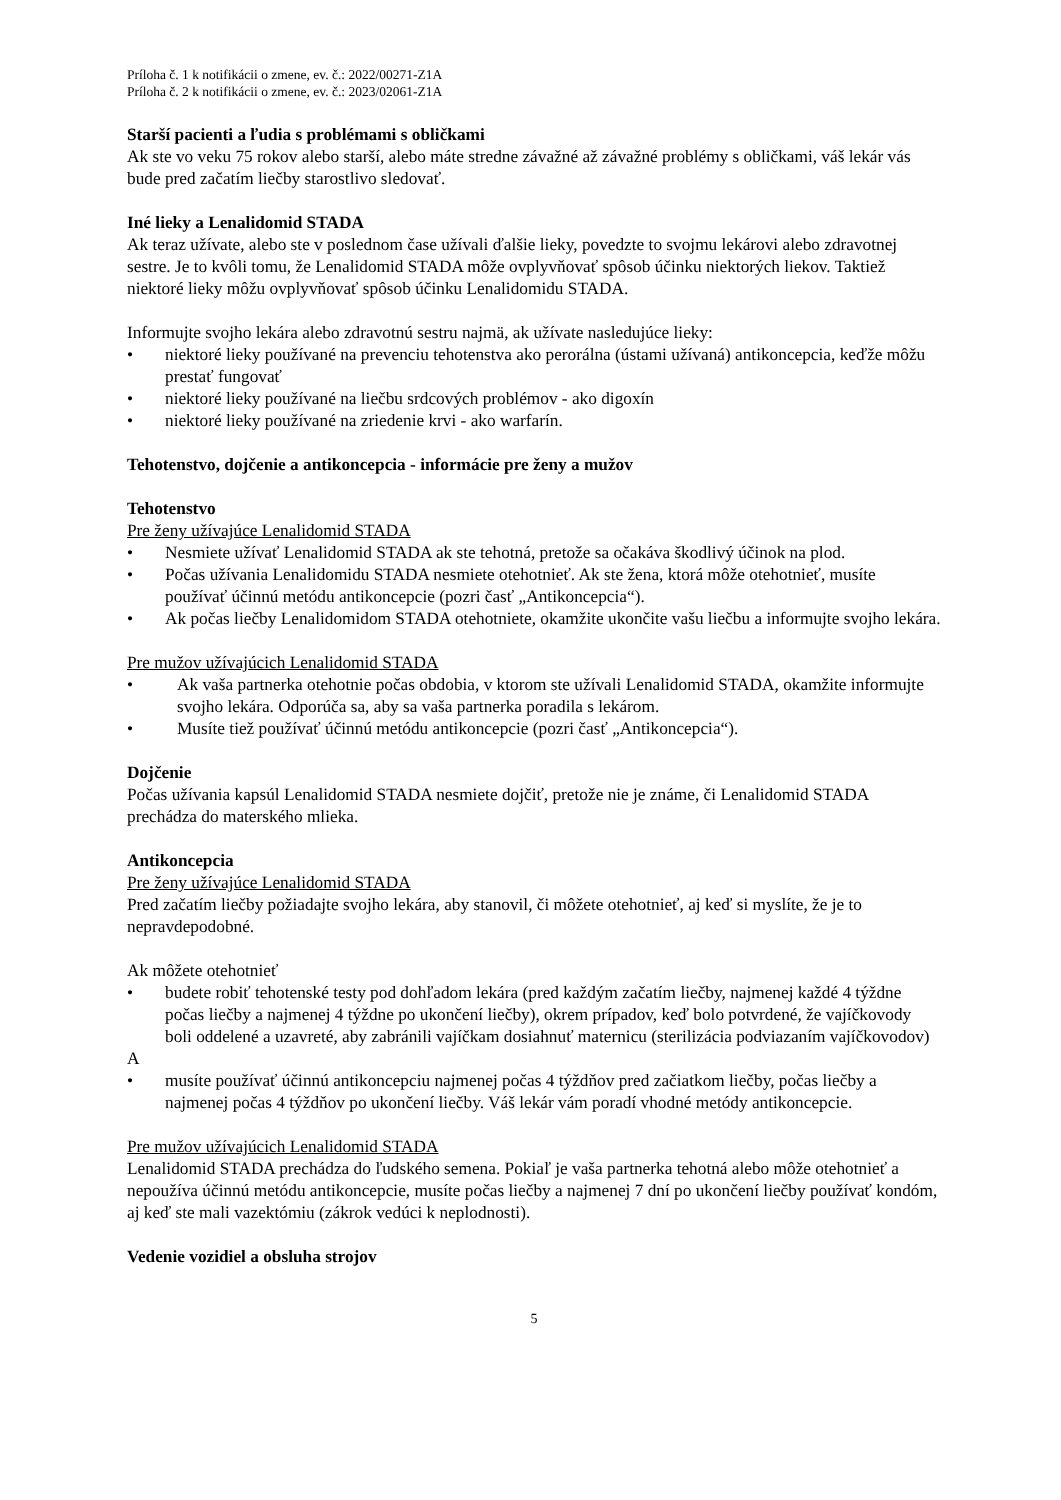Príloha č. 1 k notifikácii o zmene, ev. č.: 2022/00271-Z1A
Príloha č. 2 k notifikácii o zmene, ev. č.: 2023/02061-Z1A
Starší pacienti a ľudia s problémami s obličkami
Ak ste vo veku 75 rokov alebo starší, alebo máte stredne závažné až závažné problémy s obličkami, váš lekár vás bude pred začatím liečby starostlivo sledovať.
Iné lieky a Lenalidomid STADA
Ak teraz užívate, alebo ste v poslednom čase užívali ďalšie lieky, povedzte to svojmu lekárovi alebo zdravotnej sestre. Je to kvôli tomu, že Lenalidomid STADA môže ovplyvňovať spôsob účinku niektorých liekov. Taktiež niektoré lieky môžu ovplyvňovať spôsob účinku Lenalidomidu STADA.
Informujte svojho lekára alebo zdravotnú sestru najmä, ak užívate nasledujúce lieky:
• niektoré lieky používané na prevenciu tehotenstva ako perorálna (ústami užívaná) antikoncepcia, keďže môžu prestať fungovať
• niektoré lieky používané na liečbu srdcových problémov - ako digoxín
• niektoré lieky používané na zriedenie krvi - ako warfarín.
Tehotenstvo, dojčenie a antikoncepcia - informácie pre ženy a mužov
Tehotenstvo
Pre ženy užívajúce Lenalidomid STADA
• Nesmiete užívať Lenalidomid STADA ak ste tehotná, pretože sa očakáva škodlivý účinok na plod.
• Počas užívania Lenalidomidu STADA nesmiete otehotnieť. Ak ste žena, ktorá môže otehotnieť, musíte používať účinnú metódu antikoncepcie (pozri časť „Antikoncepcia“).
• Ak počas liečby Lenalidomidom STADA otehotniete, okamžite ukončite vašu liečbu a informujte svojho lekára.
Pre mužov užívajúcich Lenalidomid STADA
• Ak vaša partnerka otehotnie počas obdobia, v ktorom ste užívali Lenalidomid STADA, okamžite informujte svojho lekára. Odporúča sa, aby sa vaša partnerka poradila s lekárom.
• Musíte tiež používať účinnú metódu antikoncepcie (pozri časť „Antikoncepcia“).
Dojčenie
Počas užívania kapsúl Lenalidomid STADA nesmiete dojčiť, pretože nie je známe, či Lenalidomid STADA prechádza do materského mlieka.
Antikoncepcia
Pre ženy užívajúce Lenalidomid STADA
Pred začatím liečby požiadajte svojho lekára, aby stanovil, či môžete otehotnieť, aj keď si myslíte, že je to nepravdepodobné.
Ak môžete otehotnieť
• budete robiť tehotenské testy pod dohľadom lekára (pred každým začatím liečby, najmenej každé 4 týždne počas liečby a najmenej 4 týždne po ukončení liečby), okrem prípadov, keď bolo potvrdené, že vajíčkovody boli oddelené a uzavreté, aby zabránili vajíčkam dosiahnuť maternicu (sterilizácia podviazaním vajíčkovodov)
A
• musíte používať účinnú antikoncepciu najmenej počas 4 týždňov pred začiatkom liečby, počas liečby a najmenej počas 4 týždňov po ukončení liečby. Váš lekár vám poradí vhodné metódy antikoncepcie.
Pre mužov užívajúcich Lenalidomid STADA
Lenalidomid STADA prechádza do ľudského semena. Pokiaľ je vaša partnerka tehotná alebo môže otehotnieť a nepoužíva účinnú metódu antikoncepcie, musíte počas liečby a najmenej 7 dní po ukončení liečby používať kondóm, aj keď ste mali vazektómiu (zákrok vedúci k neplodnosti).
Vedenie vozidiel a obsluha strojov
5